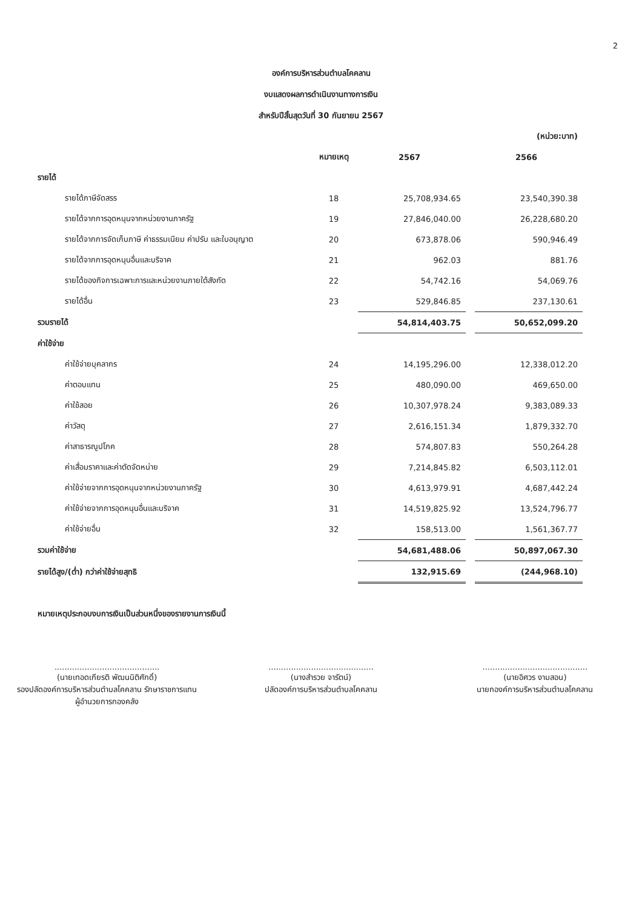2
องค์การบริหารส่วนตำบลโคคลาน
งบแสดงผลการดำเนินงานทางการเงิน
สำหรับปีสิ้นสุดวันที่ 30 กันยายน 2567
| | | | | (หน่วย:บาท) |
| | หมายเหตุ | 2567 | | 2566 |
| รายได้ | | | | |
| รายได้ภาษีจัดสรร | 18 | 25,708,934.65 | | 23,540,390.38 |
| รายได้จากการอุดหนุนจากหน่วยงานภาครัฐ | 19 | 27,846,040.00 | | 26,228,680.20 |
| รายได้จากการจัดเก็บภาษี ค่าธรรมเนียม ค่าปรับ และใบอนุญาต | 20 | 673,878.06 | | 590,946.49 |
| รายได้จากการอุดหนุนอื่นและบริจาค | 21 | 962.03 | | 881.76 |
| รายได้ของกิจการเฉพาะการและหน่วยงานภายใต้สังกัด | 22 | 54,742.16 | | 54,069.76 |
| รายได้อื่น | 23 | 529,846.85 | | 237,130.61 |
| รวมรายได้ | | 54,814,403.75 | | 50,652,099.20 |
| ค่าใช้จ่าย | | | | |
| ค่าใช้จ่ายบุคลากร | 24 | 14,195,296.00 | | 12,338,012.20 |
| ค่าตอบแทน | 25 | 480,090.00 | | 469,650.00 |
| ค่าใช้สอย | 26 | 10,307,978.24 | | 9,383,089.33 |
| ค่าวัสดุ | 27 | 2,616,151.34 | | 1,879,332.70 |
| ค่าสาธารณูปโภค | 28 | 574,807.83 | | 550,264.28 |
| ค่าเสื่อมราคาและค่าตัดจัดหน่าย | 29 | 7,214,845.82 | | 6,503,112.01 |
| ค่าใช้จ่ายจากการอุดหนุนจากหน่วยงานภาครัฐ | 30 | 4,613,979.91 | | 4,687,442.24 |
| ค่าใช้จ่ายจากการอุดหนุนอื่นและบริจาค | 31 | 14,519,825.92 | | 13,524,796.77 |
| ค่าใช้จ่ายอื่น | 32 | 158,513.00 | | 1,561,367.77 |
| รวมค่าใช้จ่าย | | 54,681,488.06 | | 50,897,067.30 |
| รายได้สูง/(ต่ำ) กว่าค่าใช้จ่ายสุทธิ | | 132,915.69 | | (244,968.10) |
หมายเหตุประกอบงบการเงินเป็นส่วนหนึ่งของรายงานการเงินนี้
..........................................
(นายเทอดเกียรติ พัฒนนิติศักดิ์)
รองปลัดองค์การบริหารส่วนตำบลโคคลาน รักษาราชการแทน
ผู้อำนวยการกองคลัง
..........................................
(นางสำรวย จารัตน์)
ปลัดองค์การบริหารส่วนตำบลโคคลาน
..........................................
(นายอิศวร งามสอน)
นายกองค์การบริหารส่วนตำบลโคคลาน